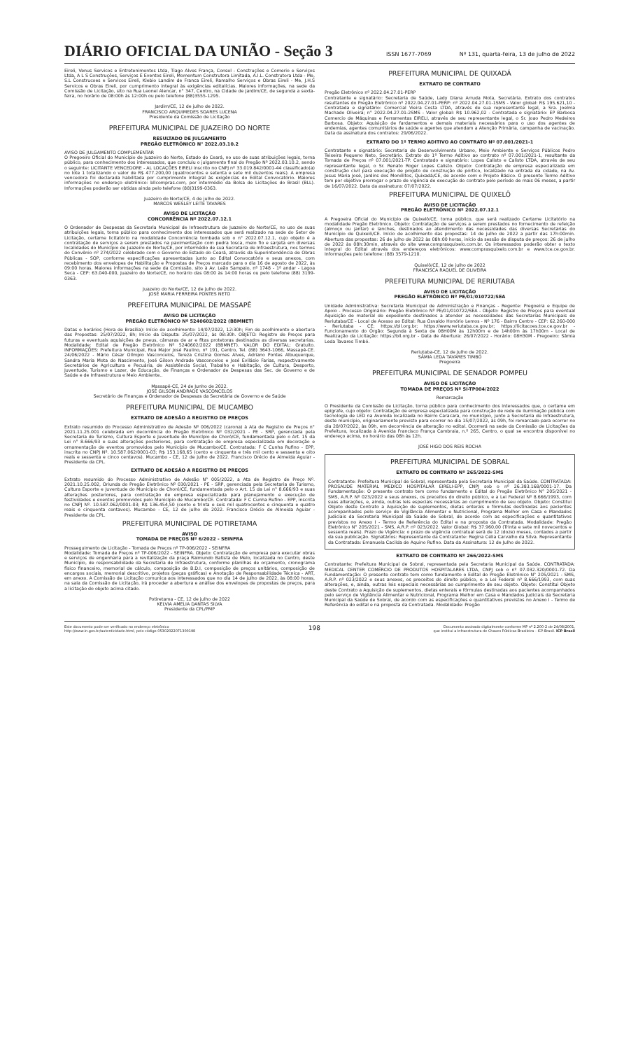DIÁRIO OFICIAL DA UNIÃO - Seção 3
ISSN 1677-7069 Nº 131, quarta-feira, 13 de julho de 2022
Eireli, Venus Servicos e Entretenimentos Ltda, Tiago Alves França, Consel - Construções e Comerio e Serviços Ltda, A L S Construções, Serviços E Eventos Eireli, Momentum Construtora Limitada, A.I.L. Construtora Ltda - Me, S.L Construcoes e Servicos Eireli, Klebio Landim de Franca Eireli, Ramalho Serviços e Obras Eireli - Me, J.H.S Servicos e Obras Eireli, por cumprimento integral às exigências editalícias. Maiores informações, na sede da Comissão de Licitação, sito na Rua Leonel Alencar, n° 347, Centro, na Cidade de Jardim/CE, de segunda a sexta-feira, no horário de 08:00h às 12:00h ou pelo telefone (88)3555-1295.
Jardim/CE, 12 de julho de 2022.
FRANCISCO ARQUIMEDES SOARES LUCENA
Presidente da Comissão de Licitação
PREFEITURA MUNICIPAL DE JUAZEIRO DO NORTE
RESULTADO DE JULGAMENTO
PREGÃO ELETRÔNICO N° 2022.03.10.2
AVISO DE JULGAMENTO COMPLEMENTAR
O Pregoeiro Oficial do Município de Juazeiro do Norte, Estado do Ceará, no uso de suas atribuições legais, torna público, para conhecimento dos interessados, que concluiu o julgamento final do Pregão Nº 2022.03.10.2, sendo o seguinte: LICITANTE VENCEDORE - AL LOCAÇÕES EIRELI inscrito no CNPJ nº 33.019.842/0001-44 classificado(a) no lote 1 totalizando o valor de R$ 477.200,00 (quatrocentos e setenta e sete mil duzentos reais). A empresa vencedora foi declarada habilitada por cumprimento integral às exigências do Edital Convocatório. Maiores informações no endereço eletrônico: bllcompras.com, por intermédio da Bolsa de Licitações do Brasil (BLL). Informações poderão ser obtidas ainda pelo telefone (88)3199-0363.
Juazeiro do Norte/CE, 4 de julho de 2022.
MARCOS WESLEY LEITE TAVARES
AVISO DE LICITAÇÃO
CONCORRÊNCIA Nº 2022.07.12.1
O Ordenador de Despesas da Secretaria Municipal de Infraestrutura de Juazeiro do Norte/CE, no uso de suas atribuições legais, torna público para conhecimento dos interessados que será realizado na sede do Setor de Licitação, certame licitatório na modalidade Concorrência tombada sob o n° 2022.07.12.1, cujo objeto é a contratação de serviços a serem prestados na pavimentação com pedra tosca, meio fio e sarjeta em diversas localidades do Município de Juazeiro do Norte/CE, por intermédio de sua Secretaria de Infraestrutura, nos termos do Convênio nº 274/2022 celebrado com o Governo do Estado do Ceará, através da Superintendência de Obras Públicas - SOP, conforme especificações apresentadas junto ao Edital Convocatório e seus anexos, com recebimento dos envelopes de Habilitação e Propostas de Preços marcado para o dia 16 de agosto de 2022, às 09:00 horas. Maiores informações na sede da Comissão, sito à Av. Leão Sampaio, nº 1748 - 1º andar - Lagoa Seca - CEP: 63.040-000, Juazeiro do Norte/CE, no horário das 08:00 às 14:00 horas ou pelo telefone (88) 3199-0363.
Juazeiro do Norte/CE, 12 de julho de 2022.
JOSÉ MARIA FERREIRA PONTES NETO
PREFEITURA MUNICIPAL DE MASSAPÊ
AVISO DE LICITAÇÃO
PREGÃO ELETRÔNICO Nº 5240602/2022 (BBMNET)
Datas e horários (Hora de Brasília): Início do acolhimento: 14/07/2022, 12:30h; Fim de acolhimento e abertura das Propostas: 25/07/2022, 8h; Início da Disputa: 25/07/2022, às 08:30h. OBJETO: Registro de Preços para futuras e eventuais aquisições de pneus, câmaras de ar e fitas protetoras destinados as diversas secretarias. Modalidade: Edital de Pregão Eletrônico Nº 5240602/2022 (BBMNET). VALOR DO EDITAL: Gratuito. INFORMAÇÕES: Prefeitura Municipal, Rua Major José Paulino, nº 191, Centro, Tel. (88) 3643-1066, Massapê-CE. 24/06/2022 - Mário César Olímpio Vasconcelos, Tereza Cristina Gomes Alves, Adriano Pontes Albuquerque, Sandra Maria Mota do Nascimento, José Gilson Andrade Vasconcelos e José Evilásio Farias, respectivamente Secretários de Agricultura e Pecuária, de Assistência Social, Trabalho e Habitação, de Cultura, Desporto, Juventude, Turismo e Lazer, de Educação, de Finanças e Ordenador de Despesas das Sec. de Governo e de Saúde e de Infraestrutura e Meio Ambiente..
Massapê-CE, 24 de Junho de 2022.
JOSÉ GILSON ANDRADE VASCONCELOS
Secretário de Finanças e Ordenador de Despesas da Secretária de Governo e de Saúde
PREFEITURA MUNICIPAL DE MUCAMBO
EXTRATO DE ADESÃO A REGISTRO DE PREÇOS
Extrato resumido do Processo Administrativo de Adesão Nº 006/2022 (carona) à Ata de Registro de Preços n° 2021.11.25.001 celebrada em decorrência do Pregão Eletrônico Nº 032/2021 - PE - SRP, gerenciada pela Secretaria de Turismo, Cultura Esporte e Juventude do Município de Choró/CE, fundamentada pelo o Art. 15 da Lei n° 8.666/93 e suas alterações posteriores, para contratação de empresa especializada em decoração e ornamentação de eventos promovidos pelo Município de Mucambo/CE. Contratada: F C Cunha Rufino - EPP, inscrita no CNPJ Nº. 10.587.062/0001-03; R$ 153.168,65 (cento e cinquenta e três mil cento e sessenta e oito reais e sessenta e cinco centavos). Mucambo - CE, 12 de julho de 2022. Francisco Orécio de Almeida Aguiar - Presidente da CPL.
EXTRATO DE ADESÃO A REGISTRO DE PREÇOS
Extrato resumido do Processo Administrativo de Adesão N° 005/2022, a Ata de Registro de Preço Nº. 2021.10.25.002, Oriunda do Pregão Eletrônico Nº 030/2021 - PE - SRP, gerenciada pela Secretaria de Turismo, Cultura Esporte e Juventude do Município de Choró/CE, fundamentada pelo o Art. 15 da Lei n° 8.666/93 e suas alterações posteriores, para contratação de empresa especializada para planejamento e execução de festividades e eventos promovidos pelo Município de Mucambo/CE. Contratada: F C Cunha Rufino - EPP, inscrita no CNPJ Nº. 10.587.062/0001-03; R$ 136.454,50 (cento e trinta e seis mil quatrocentos e cinquenta e quatro reais e cinquenta centavos). Mucambo - CE, 12 de julho de 2022. Francisco Orécio de Almeida Aguiar - Presidente da CPL.
PREFEITURA MUNICIPAL DE POTIRETAMA
AVISO
TOMADA DE PREÇOS Nº 6/2022 - SEINFRA
Prosseguimento de Licitação - Tomada de Preços nº TP-006/2022 - SEINFRA
Modalidade: Tomada de Preços nº TP-006/2022 - SEINFRA. Objeto: Contratação de empresa para executar obras e serviços de engenharia para a revitalização da praça Raimundo Batista de Melo, localizada no Centro, deste Município, de responsabilidade da Secretaria de Infraestrutura, conforme planilhas de orçamento, cronograma físico financeiro, memorial de cálculo, composição de B.D.I, composição de preços unitários, composição de encargos sociais, memorial descritivo, projetos (peças gráficas) e Anotação de Responsabilidade Técnica - ART, em anexo. A Comissão de Licitação comunica aos interessados que no dia 14 de julho de 2022, às 08:00 horas, na sala da Comissão de Licitação, irá proceder a abertura e análise dos envelopes de propostas de preços, para a licitação do objeto acima citado.
Potiretama - CE, 12 de julho de 2022
KELVIA AMELIA DANTAS SILVA
Presidente da CPL/PMP
PREFEITURA MUNICIPAL DE QUIXADÁ
EXTRATO DE CONTRATO
Pregão Eletrônico nº 2022.04.27.01-PERP
Contratante e signatário: Secretaria de Saúde, Lady Diana Arruda Mota, Secretária. Extrato dos contratos resultantes do Pregão Eletrônico nº 2022.04.27.01-PERP: nº 2022.04.27.01-1SMS - Valor global: R$ 195.621,10 - Contratada e signatário: Comercial Vieira Costa LTDA, através de sua representante legal, a Sra. Joelma Machado Oliveira; n° 2022.04.27.01-2SMS - Valor global: R$ 10.962,02 - Contratada e signatário: EP Barbosa Comercio de Máquinas e Ferramentas EIRELI, através de seu representante legal, o Sr. Joao Pedro Medeiros Barbosa. Objeto: Aquisição de fardamentos e demais materiais necessários para o uso dos agentes de endemias, agentes comunitários de saúde e agentes que atendam a Atenção Primária, campanha de vacinação. Data da assinatura dos contratos: 29/06/2022.
EXTRATO DO 1º TERMO ADITIVO AO CONTRATO Nº 07.001/2021-1
Contratante e signatário: Secretaria de Desenvolvimento Urbano, Meio Ambiente e Serviços Públicos Pedro Teixeira Pequeno Neto, Secretário. Extrato do 1º Termo Aditivo ao contrato nº 07.001/2021-1, resultante da Tomada de Preços nº 07.001/2021-TP. Contratado e signatário: Lopes Calisto e Calisto LTDA, através de seu representante legal, o Sr. Renato Roger Lopes Calisto. Objeto: Contratação de empresa especializada em construção civil para execução de projeto de construção de pórtico, localizado na entrada da cidade, na Av. Jesus Maria José, Jardins dos Monólitos, Quixadá/CE, de acordo com o Projeto Básico. O presente Termo Aditivo tem por objetivo prorrogar o prazo de vigência de execução do contrato pelo período de mais 06 meses, a partir de 16/07/2022. Data da assinatura: 07/07/2022.
PREFEITURA MUNICIPAL DE QUIXELÔ
AVISO DE LICITAÇÃO
PREGÃO ELETRÔNICO Nº 2022.07.12.1
A Pregoeira Oficial do Município de Quixelô/CE, torna público, que será realizado Certame Licitatório na modalidade Pregão Eletrônico. Objeto: Contratação de serviços a serem prestados no fornecimento de refeição (almoço ou jantar) e lanches, destinados ao atendimento das necessidades das diversas Secretarias do Município de Quixelô/CE. Início de acolhimento das propostas: 14 de julho de 2022 a partir das 17h:00min. Abertura das propostas: 26 de julho de 2022 às 08h:00 horas, início da sessão de disputa de preços: 26 de julho de 2022 às 08h:30min, através do site www.comprasquixelo.com.br. Os interessados poderão obter o texto integral do Edital através dos endereços eletrônicos: www.comprasquixelo.com.br e www.tce.ce.gov.br. Informações pelo telefone: (88) 3579-1210.
Quixelô/CE, 12 de julho de 2022
FRANCISCA RAQUEL DE OLIVEIRA
PREFEITURA MUNICIPAL DE RERIUTABA
AVISO DE LICITAÇÃO
PREGÃO ELETRÔNICO Nº PE/01/010722/SEA
Unidade Administrativa: Secretaria Municipal de Administração e Finanças - Regente: Pregoeira e Equipe de Apoio - Processo Originário: Pregão Eletrônico Nº PE/01/010722/SEA - Objeto: Registro de Preços para eventual Aquisição de material de expediente destinados a atender as necessidades das Secretarias Municipais de Reriutaba/CE - Local de Acesso ao Edital: Rua Osvaldo Honório Lemos - Nº 176 - Bairro Centro - CEP: 62.260-000 - Reriutaba - CE; https://bll.org.br; https://www.reriutaba.ce.gov.br; https://licitacoes.tce.ce.gov.br - Funcionamento do Órgão: Segunda à Sexta de 08H00M às 12h00m e de 14h00m às 17h00m - Local de Realização da Licitação: https://bll.org.br - Data de Abertura: 26/07/2022 - Horário: 08H30M - Pregoeiro: Sâmia Leda Tavares Timbó.
Reriutaba-CE, 12 de Julho de 2022.
SÂMIA LEDA TAVARES TIMBÓ
Pregoeira
PREFEITURA MUNICIPAL DE SENADOR POMPEU
AVISO DE LICITAÇÃO
TOMADA DE PREÇOS Nº SI-TP004/2022
Remarcação
O Presidente da Comissão de Licitação, torna público para conhecimento dos interessados que, o certame em epígrafe, cujo objeto: Contratação de empresa especializada para construção de rede de iluminação pública com tecnologia de LED na Avenida localizada no Bairro Caracara, no município, junto a Secretaria de Infraestrutura, deste município, originariamente previsto para ocorrer no dia 15/07/2022, às 09h, foi remarcado para ocorrer no dia 28/07/2022, às 09h, em decorrência de alteração no edital. Ocorrerá na sede da Comissão de Licitações da Prefeitura, localizada à Avenida Francisco França Cambraia, n.º 265, Centro, o qual se encontra disponível no endereço acima, no horário das 08h às 12h.
JOSÉ HIGO DOS REIS ROCHA
PREFEITURA MUNICIPAL DE SOBRAL
EXTRATO DE CONTRATO Nº 265/2022-SMS
Contratante: Prefeitura Municipal de Sobral, representada pela Secretaria Municipal da Saúde. CONTRATADA: PROSAUDE MATERIAL MEDICO HOSPITALAR EIRELI-EPP, CNPJ sob o nº 26.383.168/0001-17. Da Fundamentação: O presente contrato tem como fundamento o Edital do Pregão Eletrônico N° 205/2021 - SMS, A.R.P. Nº 023/2022 e seus anexos, os preceitos do direito público, e a Lei Federal Nº 8.666/1993, com suas alterações, e, ainda, outras leis especiais necessárias ao cumprimento de seu objeto. Objeto: Constitui Objeto deste Contrato a Aquisição de suplementos, dietas enterais e fórmulas destinadas aos pacientes acompanhados pelo serviço de Vigilância Alimentar e Nutricional, Programa Melhor em Casa e Mandados Judiciais da Secretaria Municipal da Saúde de Sobral, de acordo com as especificações e quantitativos previstos no Anexo I - Termo de Referência do Edital e na proposta da Contratada. Modalidade: Pregão Eletrônico N° 205/2021 - SMS, A.R.P. nº 023/2022. Valor Global: R$ 37.960,00 (Trinta e sete mil novecentos e sessenta reais). Prazo de Vigência: o prazo de vigência contratual será de 12 (doze) meses, contados a partir da sua publicação. Signatários: Representante da Contratante: Regina Célia Carvalho da Silva. Representante da Contratada: Emanuela Cacilda de Aquino Rufino. Data da Assinatura: 12 de Julho de 2022.
EXTRATO DE CONTRATO Nº 266/2022-SMS
Contratante: Prefeitura Municipal de Sobral, representada pela Secretaria Municipal da Saúde. CONTRATADA: MEDICAL CENTER COMÉRCIO DE PRODUTOS HOSPITALARES LTDA, CNPJ sob o nº 07.032.320/0001-72. Da Fundamentação: O presente contrato tem como fundamento o Edital do Pregão Eletrônico N° 205/2021 - SMS, A.R.P. nº 023/2022 e seus anexos, os preceitos do direito público, e a Lei Federal nº 8.666/1993, com suas alterações, e, ainda, outras leis especiais necessárias ao cumprimento de seu objeto. Objeto: Constitui Objeto deste Contrato a Aquisição de suplementos, dietas enterais e fórmulas destinadas aos pacientes acompanhados pelo serviço de Vigilância Alimentar e Nutricional, Programa Melhor em Casa e Mandados Judiciais da Secretaria Municipal da Saúde de Sobral, de acordo com as especificações e quantitativos previstos no Anexo I - Termo de Referência do edital e na proposta da Contratada. Modalidade: Pregão
Este documento pode ser verificado no endereço eletrônico
http://www.in.gov.br/autenticidade.html, pelo código 05302022071300198
198
Documento assinado digitalmente conforme MP nº 2.200-2 de 24/08/2001,
que institui a Infraestrutura de Chaves Públicas Brasileira - ICP-Brasil. ICP Brasil